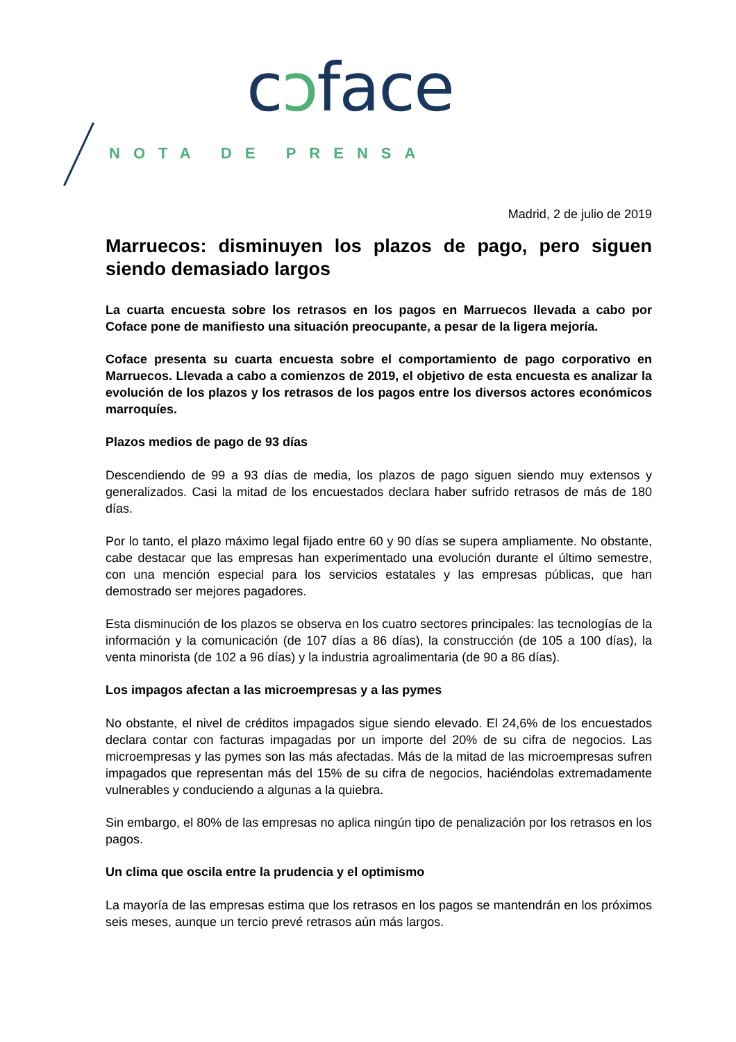cɔface
NOTA DE PRENSA
Madrid, 2 de julio de 2019
Marruecos: disminuyen los plazos de pago, pero siguen siendo demasiado largos
La cuarta encuesta sobre los retrasos en los pagos en Marruecos llevada a cabo por Coface pone de manifiesto una situación preocupante, a pesar de la ligera mejoría.
Coface presenta su cuarta encuesta sobre el comportamiento de pago corporativo en Marruecos. Llevada a cabo a comienzos de 2019, el objetivo de esta encuesta es analizar la evolución de los plazos y los retrasos de los pagos entre los diversos actores económicos marroquíes.
Plazos medios de pago de 93 días
Descendiendo de 99 a 93 días de media, los plazos de pago siguen siendo muy extensos y generalizados. Casi la mitad de los encuestados declara haber sufrido retrasos de más de 180 días.
Por lo tanto, el plazo máximo legal fijado entre 60 y 90 días se supera ampliamente. No obstante, cabe destacar que las empresas han experimentado una evolución durante el último semestre, con una mención especial para los servicios estatales y las empresas públicas, que han demostrado ser mejores pagadores.
Esta disminución de los plazos se observa en los cuatro sectores principales: las tecnologías de la información y la comunicación (de 107 días a 86 días), la construcción (de 105 a 100 días), la venta minorista (de 102 a 96 días) y la industria agroalimentaria (de 90 a 86 días).
Los impagos afectan a las microempresas y a las pymes
No obstante, el nivel de créditos impagados sigue siendo elevado. El 24,6% de los encuestados declara contar con facturas impagadas por un importe del 20% de su cifra de negocios. Las microempresas y las pymes son las más afectadas. Más de la mitad de las microempresas sufren impagados que representan más del 15% de su cifra de negocios, haciéndolas extremadamente vulnerables y conduciendo a algunas a la quiebra.
Sin embargo, el 80% de las empresas no aplica ningún tipo de penalización por los retrasos en los pagos.
Un clima que oscila entre la prudencia y el optimismo
La mayoría de las empresas estima que los retrasos en los pagos se mantendrán en los próximos seis meses, aunque un tercio prevé retrasos aún más largos.